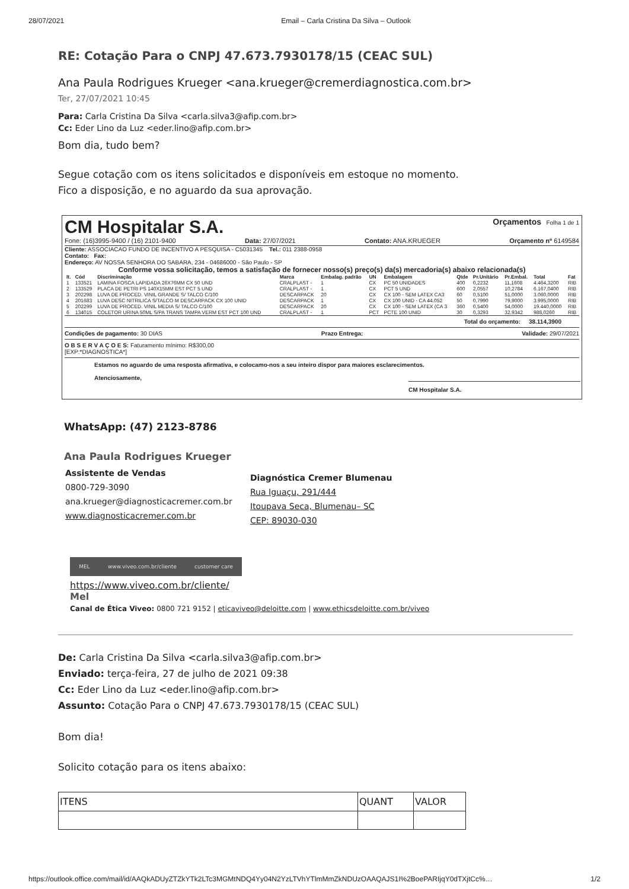28/07/2021 Email – Carla Cristina Da Silva – Outlook
RE: Cotação Para o CNPJ 47.673.7930178/15 (CEAC SUL)
Ana Paula Rodrigues Krueger <ana.krueger@cremerdiagnostica.com.br>
Ter, 27/07/2021 10:45
Para: Carla Cristina Da Silva <carla.silva3@afip.com.br>
Cc: Eder Lino da Luz <eder.lino@afip.com.br>
Bom dia, tudo bem?
Segue cotação com os itens solicitados e disponíveis em estoque no momento.
Fico a disposição, e no aguardo da sua aprovação.
CM Hospitalar S.A. Orçamentos Folha 1 de 1
Fone: (16)3995-9400 / (16) 2101-9400 Data: 27/07/2021 Contato: ANA.KRUEGER Orçamento nº 6149584
Cliente: ASSOCIACAO FUNDO DE INCENTIVO A PESQUISA - C5031345 Tel.: 011 2388-0958
Contato: Fax:
Endereço: AV NOSSA SENHORA DO SABARA, 234 - 04686000 - São Paulo - SP
Conforme vossa solicitação, temos a satisfação de fornecer nosso(s) preço(s) da(s) mercadoria(s) abaixo relacionada(s)
| It. | Cód | Discriminação | Marca | Embalag. padrão | UN | Embalagem | Qtde | Pr.Unitário | Pr.Embal. | Total | Fat |
| --- | --- | --- | --- | --- | --- | --- | --- | --- | --- | --- | --- |
| 1 | 133521 | LAMINA FOSCA LAPIDADA 26X76MM CX 50 UND | CRALPLAST - | 1 | CX | PC 50 UNIDADES | 400 | 0,2232 | 11,1608 | 4.464,3200 | RIB |
| 2 | 133529 | PLACA DE PETRI PS 140X15MM EST PCT 5 UND | CRALPLAST - | 1 | CX | PCT 5 UND | 600 | 2,0557 | 10,2784 | 6.167,0400 | RIB |
| 3 | 202298 | LUVA DE PROCED. VINIL GRANDE S/ TALCO C/100 | DESCARPACK | 20 | CX | CX 100 - SEM LATEX CA3 | 60 | 0,5100 | 51,0000 | 3.060,0000 | RIB |
| 4 | 201683 | LUVA DESC NITRILICA S/TALCO M DESCARPACK CX 100 UNID | DESCARPACK | 1 | CX | CX 100 UNID - CA 44.052 | 50 | 0,7990 | 79,9000 | 3.995,0000 | RIB |
| 5 | 202299 | LUVA DE PROCED. VINIL MEDIA S/ TALCO C/100 | DESCARPACK | 20 | CX | CX 100 - SEM LATEX (CA 3 | 360 | 0,5400 | 54,0000 | 19.440,0000 | RIB |
| 6 | 134015 | COLETOR URINA 50ML S/PA TRANS TAMPA VERM EST PCT 100 UND | CRALPLAST - | 1 | PCT | PCTE 100 UNID | 30 | 0,3293 | 32,9342 | 988,0260 | RIB |
Total do orçamento: 38.114,3900
Condições de pagamento: 30 DIAS Prazo Entrega: Validade: 29/07/2021
O B S E R V A Ç O E S: Faturamento mínimo: R$300,00
[EXP:*DIAGNOSTICA*]
Estamos no aguardo de uma resposta afirmativa, e colocamo-nos a seu inteiro dispor para maiores esclarecimentos.
Atenciosamente,
CM Hospitalar S.A.
WhatsApp: (47) 2123-8786
Ana Paula Rodrigues Krueger
Assistente de Vendas
0800-729-3090
ana.krueger@diagnosticacremer.com.br
www.diagnosticacremer.com.br
Diagnóstica Cremer Blumenau
Rua Iguaçu, 291/444
Itoupava Seca, Blumenau– SC
CEP: 89030-030
MEL www.viveo.com.br/cliente customer care
https://www.viveo.com.br/cliente/
Mel
Canal de Ética Viveo: 0800 721 9152 | eticaviveo@deloitte.com | www.ethicsdeloitte.com.br/viveo
De: Carla Cristina Da Silva <carla.silva3@afip.com.br>
Enviado: terça-feira, 27 de julho de 2021 09:38
Cc: Eder Lino da Luz <eder.lino@afip.com.br>
Assunto: Cotação Para o CNPJ 47.673.7930178/15 (CEAC SUL)
Bom dia!
Solicito cotação para os itens abaixo:
| ITENS | QUANT | VALOR |
https://outlook.office.com/mail/id/AAQkADUyZTZkYTk2LTc3MGMtNDQ4Yy04N2YzLTVhYTlmMmZkNDUzOAAQAJS1I%2BoePARIjqY0dTXjtCc%… 1/2